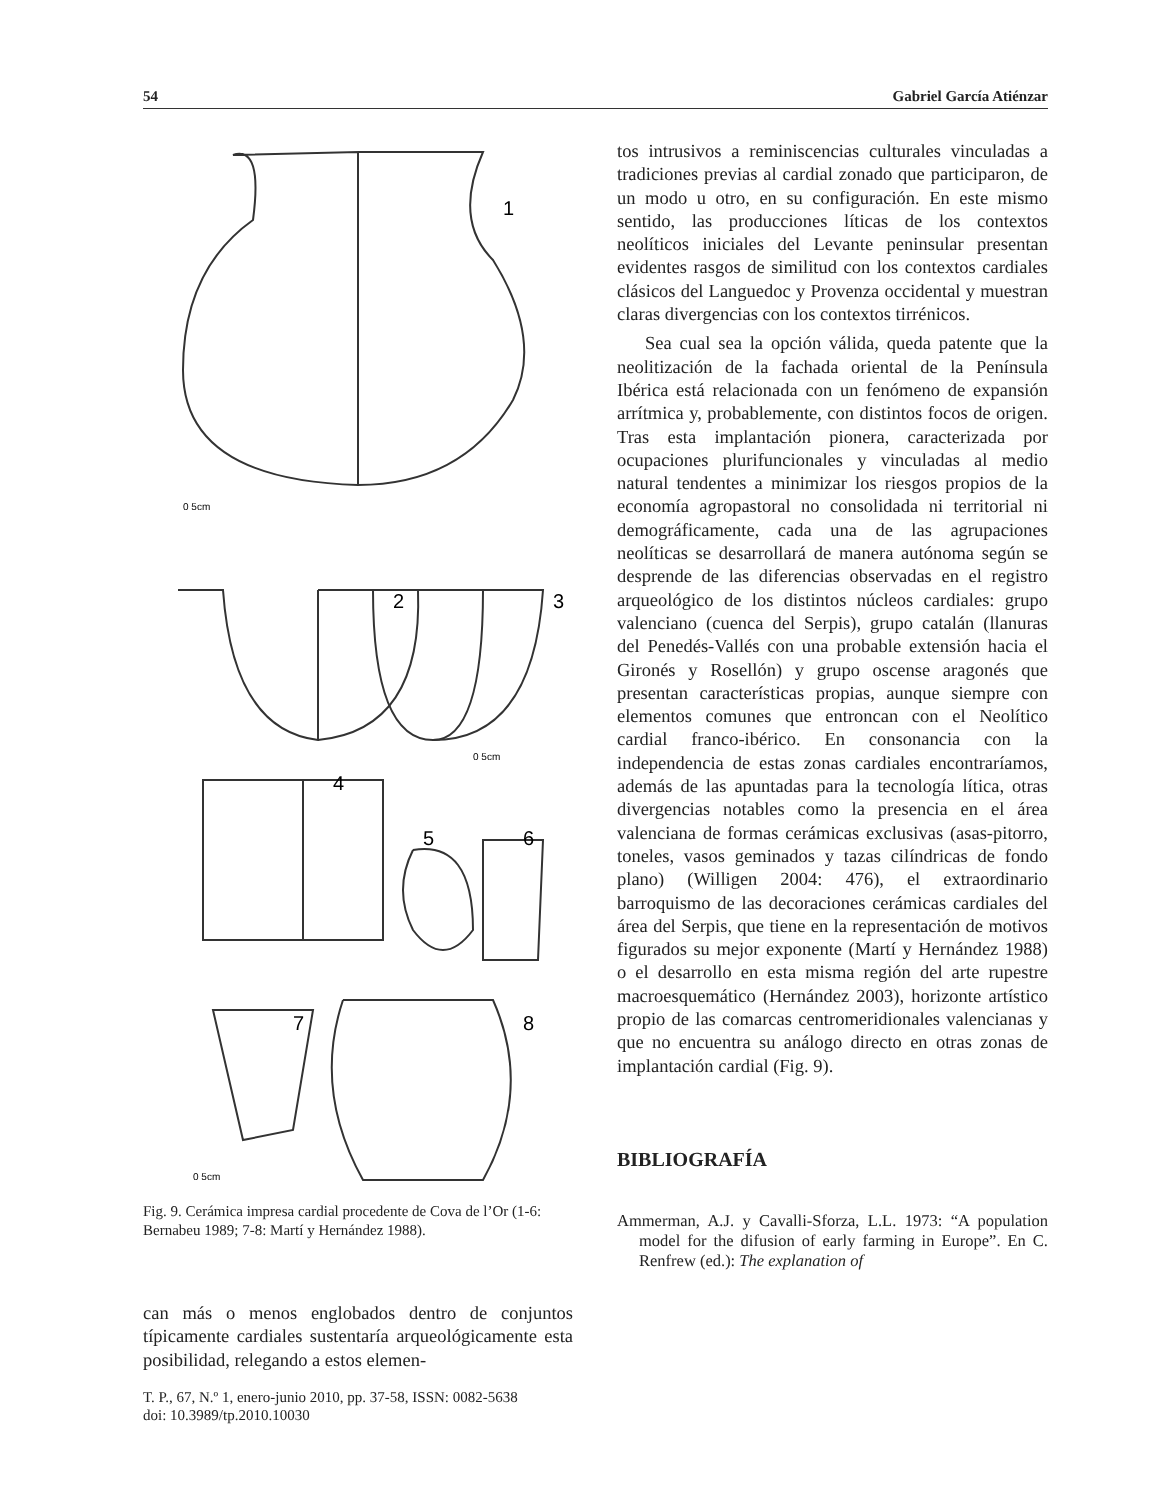54 Gabriel García Atiénzar
1
2
3
4
5
6
7
8
0 5cm
0 5cm
0 5cm
Fig. 9. Cerámica impresa cardial procedente de Cova de l’Or (1-6: Bernabeu 1989; 7-8: Martí y Hernández 1988).
can más o menos englobados dentro de conjuntos típicamente cardiales sustentaría arqueológicamente esta posibilidad, relegando a estos elemen-
tos intrusivos a reminiscencias culturales vinculadas a tradiciones previas al cardial zonado que participaron, de un modo u otro, en su configuración. En este mismo sentido, las producciones líticas de los contextos neolíticos iniciales del Levante peninsular presentan evidentes rasgos de similitud con los contextos cardiales clásicos del Languedoc y Provenza occidental y muestran claras divergencias con los contextos tirrénicos.
Sea cual sea la opción válida, queda patente que la neolitización de la fachada oriental de la Península Ibérica está relacionada con un fenómeno de expansión arrítmica y, probablemente, con distintos focos de origen. Tras esta implantación pionera, caracterizada por ocupaciones plurifuncionales y vinculadas al medio natural tendentes a minimizar los riesgos propios de la economía agropastoral no consolidada ni territorial ni demográficamente, cada una de las agrupaciones neolíticas se desarrollará de manera autónoma según se desprende de las diferencias observadas en el registro arqueológico de los distintos núcleos cardiales: grupo valenciano (cuenca del Serpis), grupo catalán (llanuras del Penedés-Vallés con una probable extensión hacia el Gironés y Rosellón) y grupo oscense aragonés que presentan características propias, aunque siempre con elementos comunes que entroncan con el Neolítico cardial franco-ibérico. En consonancia con la independencia de estas zonas cardiales encontraríamos, además de las apuntadas para la tecnología lítica, otras divergencias notables como la presencia en el área valenciana de formas cerámicas exclusivas (asas-pitorro, toneles, vasos geminados y tazas cilíndricas de fondo plano) (Willigen 2004: 476), el extraordinario barroquismo de las decoraciones cerámicas cardiales del área del Serpis, que tiene en la representación de motivos figurados su mejor exponente (Martí y Hernández 1988) o el desarrollo en esta misma región del arte rupestre macroesquemático (Hernández 2003), horizonte artístico propio de las comarcas centromeridionales valencianas y que no encuentra su análogo directo en otras zonas de implantación cardial (Fig. 9).
BIBLIOGRAFÍA
Ammerman, A.J. y Cavalli-Sforza, L.L. 1973: “A population model for the difusion of early farming in Europe”. En C. Renfrew (ed.): The explanation of
T. P., 67, N.º 1, enero-junio 2010, pp. 37-58, ISSN: 0082-5638
doi: 10.3989/tp.2010.10030